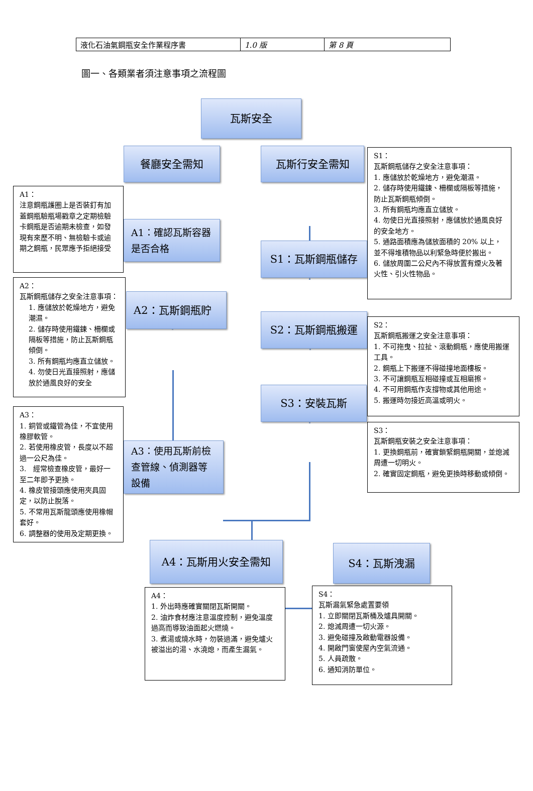| 液化石油氣鋼瓶安全作業程序書 | 1.0 版 | 第 8 頁 |
圖一、各類業者須注意事項之流程圖
瓦斯安全
A1：
注意鋼瓶護圈上是否裝釘有加蓋鋼瓶驗瓶場戳章之定期檢驗卡鋼瓶是否逾期未檢查，如發現有來歷不明、無檢驗卡或逾期之鋼瓶，民眾應予拒絕接受
A2：
瓦斯鋼瓶儲存之安全注意事項：
1. 應儲放於乾燥地方，避免潮濕。
2. 儲存時使用鐵鍊、柵欄或隔板等措施，防止瓦斯鋼瓶傾倒。
3. 所有鋼瓶均應直立儲放。
4. 勿使日光直接照射，應儲放於通風良好的安全
A3：
1. 銅管或鐵管為佳，不宜使用橡膠軟管。
2. 若使用橡皮管，長度以不超過一公尺為佳。
3.　經常檢查橡皮管，最好一至二年即予更換。
4. 橡皮管接頭應使用夾具固定，以防止脫落。
5. 不常用瓦斯龍頭應使用橡帽套好。
6. 調整器的使用及定期更換。
餐廳安全需知
A1：確認瓦斯容器是否合格
A2：瓦斯鋼瓶貯
A3：使用瓦斯前檢查管線、偵測器等設備
瓦斯行安全需知
S1：瓦斯鋼瓶儲存
S2：瓦斯鋼瓶搬運
S3：安裝瓦斯
S1：
瓦斯鋼瓶儲存之安全注意事項：
1. 應儲放於乾燥地方，避免潮濕。
2. 儲存時使用鐵鍊、柵欄或隔板等措施，防止瓦斯鋼瓶傾倒。
3. 所有鋼瓶均應直立儲放。
4. 勿使日光直接照射，應儲放於通風良好的安全地方。
5. 通路面積應為儲放面積的 20% 以上，並不得堆積物品以利緊急時便於搬出。
6. 儲放周圍二公尺內不得放置有煙火及著火性、引火性物品。
S2：
瓦斯鋼瓶搬運之安全注意事項：
1. 不可拖曳、拉扯、滾動鋼瓶，應使用搬運工具。
2. 鋼瓶上下搬運不得碰撞地面樓板。
3. 不可讓鋼瓶互相碰撞或互相磨擦。
4. 不可用鋼瓶作支撐物或其他用途。
5. 搬運時勿接近高溫或明火。
S3：
瓦斯鋼瓶安裝之安全注意事項：
1. 更換鋼瓶前，確實鎖緊鋼瓶開關，並熄滅周遭一切明火。
2. 確實固定鋼瓶，避免更換時移動或傾倒。
A4：瓦斯用火安全需知
A4：
1. 外出時應確實關閉瓦斯開關。
2. 油炸食材應注意溫度控制，避免溫度過高而導致油面起火燃燒。
3. 煮湯或燒水時，勿裝過滿，避免爐火被溢出的湯、水澆熄，而產生漏氣。
S4：瓦斯洩漏
S4：
瓦斯漏氣緊急處置要領
1. 立即關閉瓦斯桶及爐具開關。
2. 熄滅周遭一切火源。
3. 避免碰撞及啟動電器設備。
4. 開啟門窗使屋內空氣流通。
5. 人員疏散。
6. 通知消防單位。